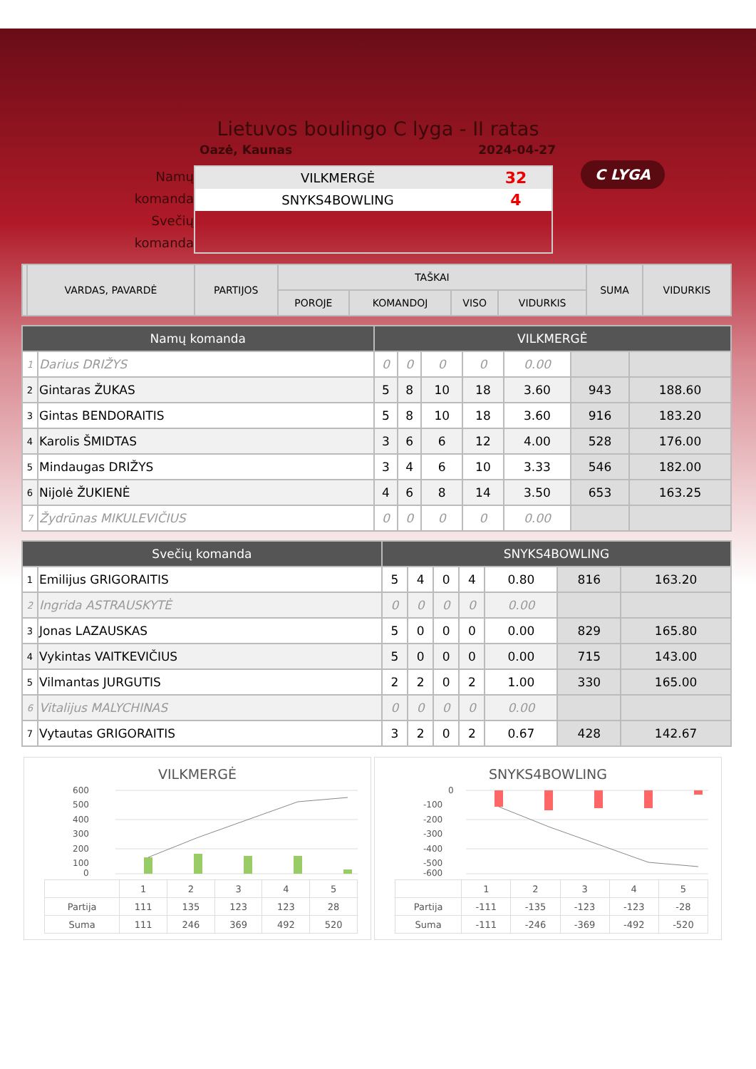Lietuvos boulingo C lyga - II ratas
Oazė, Kaunas 2024-04-27
C LYGA
Namų komanda
Svečių komanda
VILKMERGĖ 32
SNYKS4BOWLING 4
| | VARDAS, PAVARDĖ | PARTIJOS | TAŠKAI | | | | SUMA | VIDURKIS |
| --- | --- | --- | --- | --- | --- | --- | --- | --- |
| | | | POROJE | KOMANDOJ | VISO | VIDURKIS | | |
| Namų komanda | | VILKMERGĖ | | | | | | |
| 1 | Darius DRIŽYS | 0 | 0 | 0 | 0 | 0.00 | | |
| 2 | Gintaras ŽUKAS | 5 | 8 | 10 | 18 | 3.60 | 943 | 188.60 |
| 3 | Gintas BENDORAITIS | 5 | 8 | 10 | 18 | 3.60 | 916 | 183.20 |
| 4 | Karolis ŠMIDTAS | 3 | 6 | 6 | 12 | 4.00 | 528 | 176.00 |
| 5 | Mindaugas DRIŽYS | 3 | 4 | 6 | 10 | 3.33 | 546 | 182.00 |
| 6 | Nijolė ŽUKIENĖ | 4 | 6 | 8 | 14 | 3.50 | 653 | 163.25 |
| 7 | Žydrūnas MIKULEVIČIUS | 0 | 0 | 0 | 0 | 0.00 | | |
| Svečių komanda | | SNYKS4BOWLING | | | | | | |
| 1 | Emilijus GRIGORAITIS | 5 | 4 | 0 | 4 | 0.80 | 816 | 163.20 |
| 2 | Ingrida ASTRAUSKYTĖ | 0 | 0 | 0 | 0 | 0.00 | | |
| 3 | Jonas LAZAUSKAS | 5 | 0 | 0 | 0 | 0.00 | 829 | 165.80 |
| 4 | Vykintas VAITKEVIČIUS | 5 | 0 | 0 | 0 | 0.00 | 715 | 143.00 |
| 5 | Vilmantas JURGUTIS | 2 | 2 | 0 | 2 | 1.00 | 330 | 165.00 |
| 6 | Vitalijus MALYCHINAS | 0 | 0 | 0 | 0 | 0.00 | | |
| 7 | Vytautas GRIGORAITIS | 3 | 2 | 0 | 2 | 0.67 | 428 | 142.67 |
VILKMERGĖ
600
500
400
300
200
100
0
| | 1 | 2 | 3 | 4 | 5 |
| Partija | 111 | 135 | 123 | 123 | 28 |
| Suma | 111 | 246 | 369 | 492 | 520 |
SNYKS4BOWLING
0
-100
-200
-300
-400
-500
-600
| | 1 | 2 | 3 | 4 | 5 |
| Partija | -111 | -135 | -123 | -123 | -28 |
| Suma | -111 | -246 | -369 | -492 | -520 |